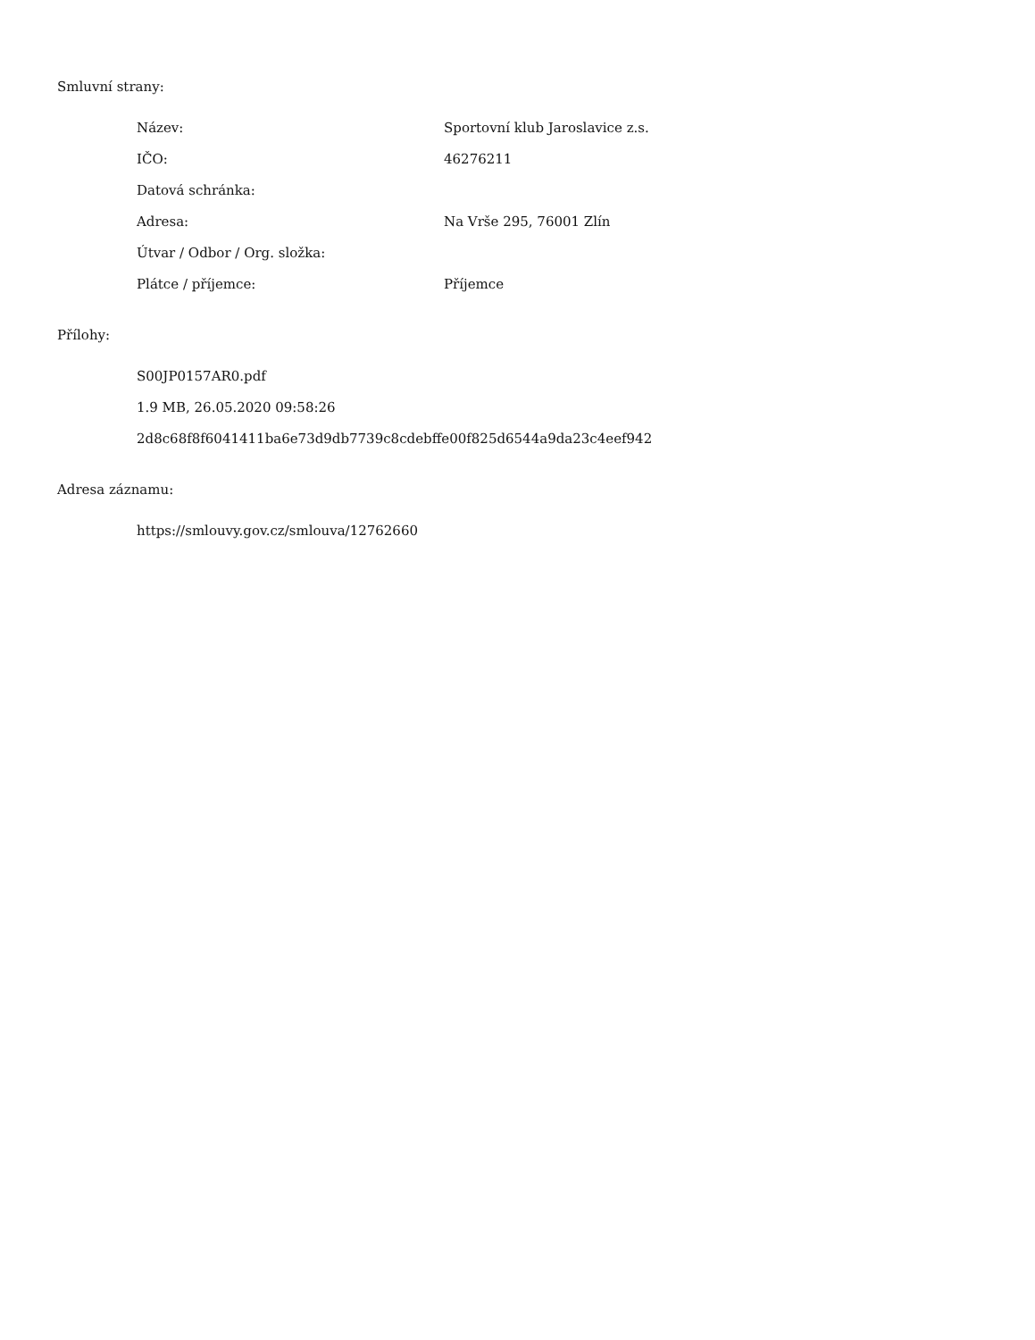Smluvní strany:
| Název: | Sportovní klub Jaroslavice z.s. |
| IČO: | 46276211 |
| Datová schránka: | |
| Adresa: | Na Vrše 295, 76001 Zlín |
| Útvar / Odbor / Org. složka: | |
| Plátce / příjemce: | Příjemce |
Přílohy:
S00JP0157AR0.pdf
1.9 MB, 26.05.2020 09:58:26
2d8c68f8f6041411ba6e73d9db7739c8cdebffe00f825d6544a9da23c4eef942
Adresa záznamu:
https://smlouvy.gov.cz/smlouva/12762660